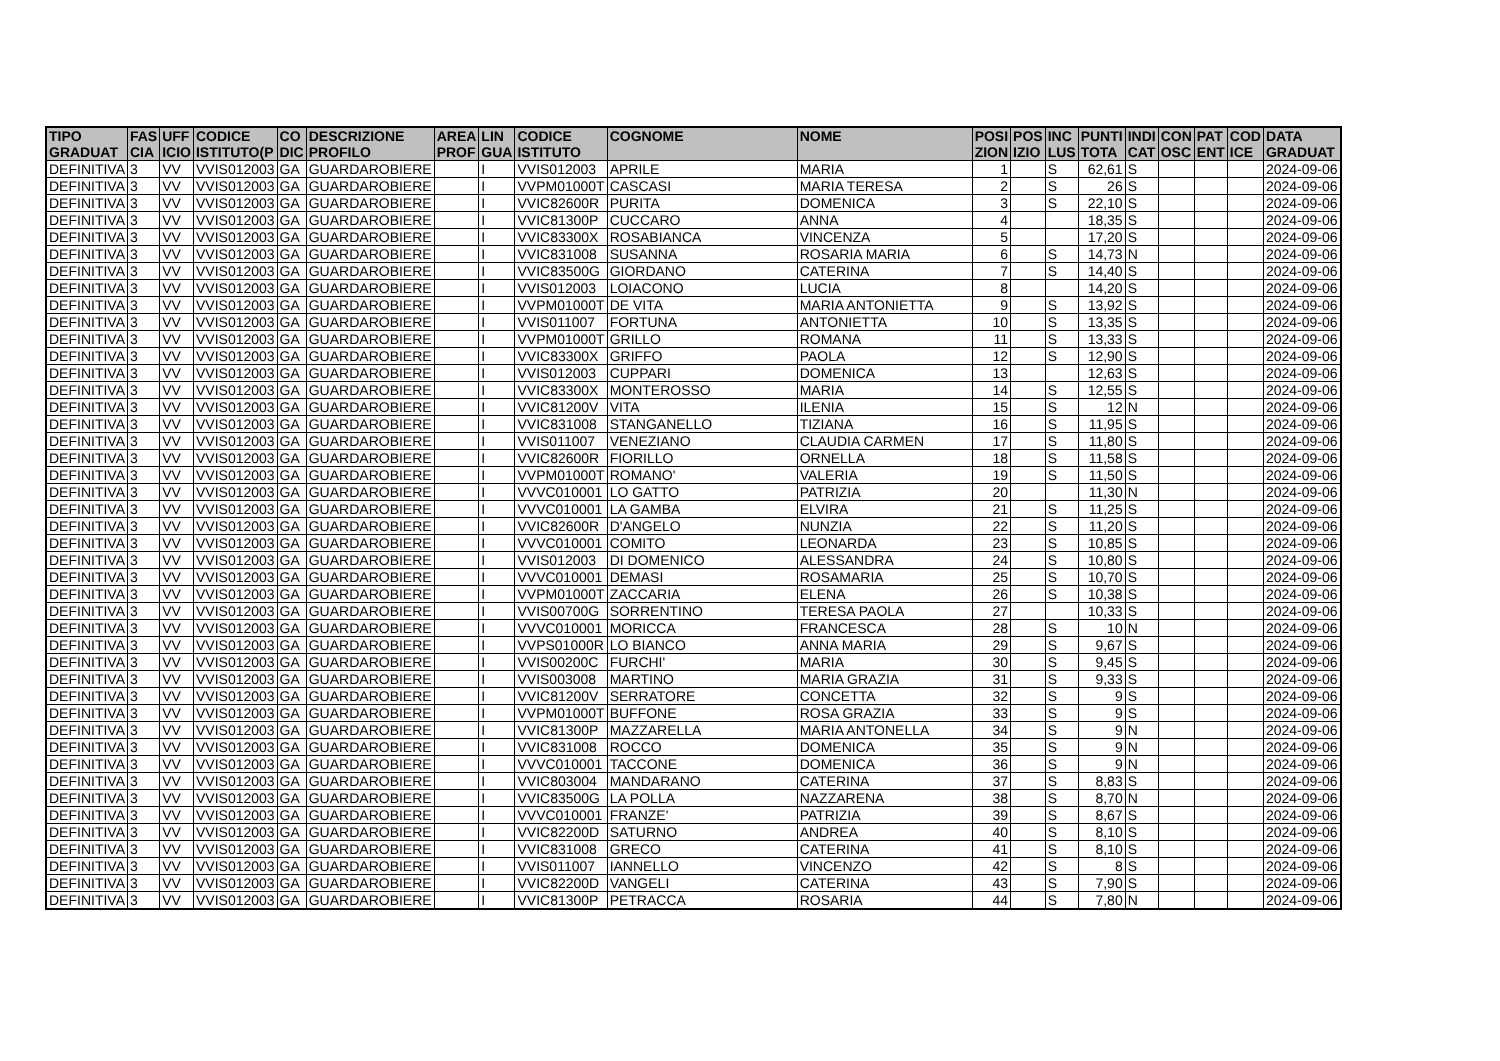| TIPO GRADUAT | FAS CIA | UFF ICIO | CODICE ISTITUTO(P | CO DIC | DESCRIZIONE PROFILO | AREA PROF | LIN GUA | CODICE ISTITUTO | COGNOME | NOME | POSI ZION | POS IZIO | INC LUS | PUNTI TOTA | INDI CAT | CON OSC | PAT ENT | COD ICE | DATA GRADUAT |
| --- | --- | --- | --- | --- | --- | --- | --- | --- | --- | --- | --- | --- | --- | --- | --- | --- | --- | --- | --- |
| DEFINITIVA | 3 | VV | VVIS012003 | GA | GUARDAROBIERE | | I | VVIS012003 | APRILE | MARIA | 1 | | S | 62,61 | S | | | | 2024-09-06 |
| DEFINITIVA | 3 | VV | VVIS012003 | GA | GUARDAROBIERE | | I | VVPM01000T | CASCASI | MARIA TERESA | 2 | | S | 26 | S | | | | 2024-09-06 |
| DEFINITIVA | 3 | VV | VVIS012003 | GA | GUARDAROBIERE | | I | VVIC82600R | PURITA | DOMENICA | 3 | | S | 22,10 | S | | | | 2024-09-06 |
| DEFINITIVA | 3 | VV | VVIS012003 | GA | GUARDAROBIERE | | I | VVIC81300P | CUCCARO | ANNA | 4 | | | 18,35 | S | | | | 2024-09-06 |
| DEFINITIVA | 3 | VV | VVIS012003 | GA | GUARDAROBIERE | | I | VVIC83300X | ROSABIANCA | VINCENZA | 5 | | | 17,20 | S | | | | 2024-09-06 |
| DEFINITIVA | 3 | VV | VVIS012003 | GA | GUARDAROBIERE | | I | VVIC831008 | SUSANNA | ROSARIA MARIA | 6 | | S | 14,73 | N | | | | 2024-09-06 |
| DEFINITIVA | 3 | VV | VVIS012003 | GA | GUARDAROBIERE | | I | VVIC83500G | GIORDANO | CATERINA | 7 | | S | 14,40 | S | | | | 2024-09-06 |
| DEFINITIVA | 3 | VV | VVIS012003 | GA | GUARDAROBIERE | | I | VVIS012003 | LOIACONO | LUCIA | 8 | | | 14,20 | S | | | | 2024-09-06 |
| DEFINITIVA | 3 | VV | VVIS012003 | GA | GUARDAROBIERE | | I | VVPM01000T | DE VITA | MARIA ANTONIETTA | 9 | | S | 13,92 | S | | | | 2024-09-06 |
| DEFINITIVA | 3 | VV | VVIS012003 | GA | GUARDAROBIERE | | I | VVIS011007 | FORTUNA | ANTONIETTA | 10 | | S | 13,35 | S | | | | 2024-09-06 |
| DEFINITIVA | 3 | VV | VVIS012003 | GA | GUARDAROBIERE | | I | VVPM01000T | GRILLO | ROMANA | 11 | | S | 13,33 | S | | | | 2024-09-06 |
| DEFINITIVA | 3 | VV | VVIS012003 | GA | GUARDAROBIERE | | I | VVIC83300X | GRIFFO | PAOLA | 12 | | S | 12,90 | S | | | | 2024-09-06 |
| DEFINITIVA | 3 | VV | VVIS012003 | GA | GUARDAROBIERE | | I | VVIS012003 | CUPPARI | DOMENICA | 13 | | | 12,63 | S | | | | 2024-09-06 |
| DEFINITIVA | 3 | VV | VVIS012003 | GA | GUARDAROBIERE | | I | VVIC83300X | MONTEROSSO | MARIA | 14 | | S | 12,55 | S | | | | 2024-09-06 |
| DEFINITIVA | 3 | VV | VVIS012003 | GA | GUARDAROBIERE | | I | VVIC81200V | VITA | ILENIA | 15 | | S | 12 | N | | | | 2024-09-06 |
| DEFINITIVA | 3 | VV | VVIS012003 | GA | GUARDAROBIERE | | I | VVIC831008 | STANGANELLO | TIZIANA | 16 | | S | 11,95 | S | | | | 2024-09-06 |
| DEFINITIVA | 3 | VV | VVIS012003 | GA | GUARDAROBIERE | | I | VVIS011007 | VENEZIANO | CLAUDIA CARMEN | 17 | | S | 11,80 | S | | | | 2024-09-06 |
| DEFINITIVA | 3 | VV | VVIS012003 | GA | GUARDAROBIERE | | I | VVIC82600R | FIORILLO | ORNELLA | 18 | | S | 11,58 | S | | | | 2024-09-06 |
| DEFINITIVA | 3 | VV | VVIS012003 | GA | GUARDAROBIERE | | I | VVPM01000T | ROMANO' | VALERIA | 19 | | S | 11,50 | S | | | | 2024-09-06 |
| DEFINITIVA | 3 | VV | VVIS012003 | GA | GUARDAROBIERE | | I | VVVC010001 | LO GATTO | PATRIZIA | 20 | | | 11,30 | N | | | | 2024-09-06 |
| DEFINITIVA | 3 | VV | VVIS012003 | GA | GUARDAROBIERE | | I | VVVC010001 | LA GAMBA | ELVIRA | 21 | | S | 11,25 | S | | | | 2024-09-06 |
| DEFINITIVA | 3 | VV | VVIS012003 | GA | GUARDAROBIERE | | I | VVIC82600R | D'ANGELO | NUNZIA | 22 | | S | 11,20 | S | | | | 2024-09-06 |
| DEFINITIVA | 3 | VV | VVIS012003 | GA | GUARDAROBIERE | | I | VVVC010001 | COMITO | LEONARDA | 23 | | S | 10,85 | S | | | | 2024-09-06 |
| DEFINITIVA | 3 | VV | VVIS012003 | GA | GUARDAROBIERE | | I | VVIS012003 | DI DOMENICO | ALESSANDRA | 24 | | S | 10,80 | S | | | | 2024-09-06 |
| DEFINITIVA | 3 | VV | VVIS012003 | GA | GUARDAROBIERE | | I | VVVC010001 | DEMASI | ROSAMARIA | 25 | | S | 10,70 | S | | | | 2024-09-06 |
| DEFINITIVA | 3 | VV | VVIS012003 | GA | GUARDAROBIERE | | I | VVPM01000T | ZACCARIA | ELENA | 26 | | S | 10,38 | S | | | | 2024-09-06 |
| DEFINITIVA | 3 | VV | VVIS012003 | GA | GUARDAROBIERE | | I | VVIS00700G | SORRENTINO | TERESA PAOLA | 27 | | | 10,33 | S | | | | 2024-09-06 |
| DEFINITIVA | 3 | VV | VVIS012003 | GA | GUARDAROBIERE | | I | VVVC010001 | MORICCA | FRANCESCA | 28 | | S | 10 | N | | | | 2024-09-06 |
| DEFINITIVA | 3 | VV | VVIS012003 | GA | GUARDAROBIERE | | I | VVPS01000R | LO BIANCO | ANNA MARIA | 29 | | S | 9,67 | S | | | | 2024-09-06 |
| DEFINITIVA | 3 | VV | VVIS012003 | GA | GUARDAROBIERE | | I | VVIS00200C | FURCHI' | MARIA | 30 | | S | 9,45 | S | | | | 2024-09-06 |
| DEFINITIVA | 3 | VV | VVIS012003 | GA | GUARDAROBIERE | | I | VVIS003008 | MARTINO | MARIA GRAZIA | 31 | | S | 9,33 | S | | | | 2024-09-06 |
| DEFINITIVA | 3 | VV | VVIS012003 | GA | GUARDAROBIERE | | I | VVIC81200V | SERRATORE | CONCETTA | 32 | | S | 9 | S | | | | 2024-09-06 |
| DEFINITIVA | 3 | VV | VVIS012003 | GA | GUARDAROBIERE | | I | VVPM01000T | BUFFONE | ROSA GRAZIA | 33 | | S | 9 | S | | | | 2024-09-06 |
| DEFINITIVA | 3 | VV | VVIS012003 | GA | GUARDAROBIERE | | I | VVIC81300P | MAZZARELLA | MARIA ANTONELLA | 34 | | S | 9 | N | | | | 2024-09-06 |
| DEFINITIVA | 3 | VV | VVIS012003 | GA | GUARDAROBIERE | | I | VVIC831008 | ROCCO | DOMENICA | 35 | | S | 9 | N | | | | 2024-09-06 |
| DEFINITIVA | 3 | VV | VVIS012003 | GA | GUARDAROBIERE | | I | VVVC010001 | TACCONE | DOMENICA | 36 | | S | 9 | N | | | | 2024-09-06 |
| DEFINITIVA | 3 | VV | VVIS012003 | GA | GUARDAROBIERE | | I | VVIC803004 | MANDARANO | CATERINA | 37 | | S | 8,83 | S | | | | 2024-09-06 |
| DEFINITIVA | 3 | VV | VVIS012003 | GA | GUARDAROBIERE | | I | VVIC83500G | LA POLLA | NAZZARENA | 38 | | S | 8,70 | N | | | | 2024-09-06 |
| DEFINITIVA | 3 | VV | VVIS012003 | GA | GUARDAROBIERE | | I | VVVC010001 | FRANZE' | PATRIZIA | 39 | | S | 8,67 | S | | | | 2024-09-06 |
| DEFINITIVA | 3 | VV | VVIS012003 | GA | GUARDAROBIERE | | I | VVIC82200D | SATURNO | ANDREA | 40 | | S | 8,10 | S | | | | 2024-09-06 |
| DEFINITIVA | 3 | VV | VVIS012003 | GA | GUARDAROBIERE | | I | VVIC831008 | GRECO | CATERINA | 41 | | S | 8,10 | S | | | | 2024-09-06 |
| DEFINITIVA | 3 | VV | VVIS012003 | GA | GUARDAROBIERE | | I | VVIS011007 | IANNELLO | VINCENZO | 42 | | S | 8 | S | | | | 2024-09-06 |
| DEFINITIVA | 3 | VV | VVIS012003 | GA | GUARDAROBIERE | | I | VVIC82200D | VANGELI | CATERINA | 43 | | S | 7,90 | S | | | | 2024-09-06 |
| DEFINITIVA | 3 | VV | VVIS012003 | GA | GUARDAROBIERE | | I | VVIC81300P | PETRACCA | ROSARIA | 44 | | S | 7,80 | N | | | | 2024-09-06 |